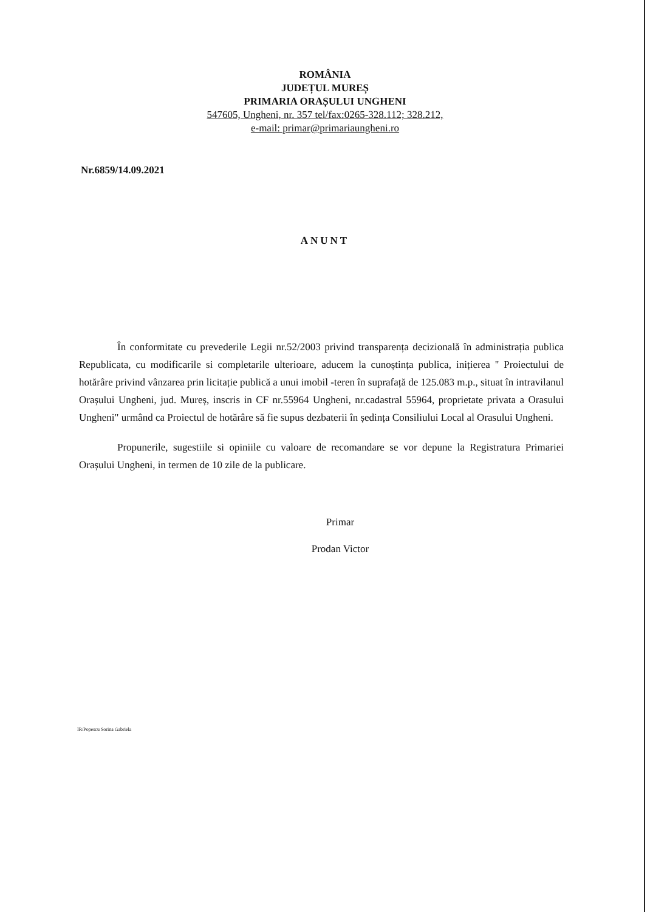ROMÂNIA
JUDEȚUL MUREȘ
PRIMARIA ORAȘULUI UNGHENI
547605, Ungheni, nr. 357 tel/fax:0265-328.112; 328.212,
e-mail: primar@primariaungheni.ro
Nr.6859/14.09.2021
ANUNT
În conformitate cu prevederile Legii nr.52/2003 privind transparența decizională în administrația publica Republicata, cu modificarile si completarile ulterioare, aducem la cunoștința publica, inițierea '' Proiectului de hotărâre privind vânzarea prin licitație publică a unui imobil -teren în suprafață de 125.083 m.p., situat în intravilanul Orașului Ungheni, jud. Mureș, inscris in CF nr.55964 Ungheni, nr.cadastral 55964, proprietate privata a Orasului Ungheni" urmând ca Proiectul de hotărâre să fie supus dezbaterii în ședința Consiliului Local al Orasului Ungheni.
Propunerile, sugestiile si opiniile cu valoare de recomandare se vor depune la Registratura Primariei Orașului Ungheni, in termen de 10 zile de la publicare.
Primar
Prodan Victor
IR/Popescu Sorina Gabriela